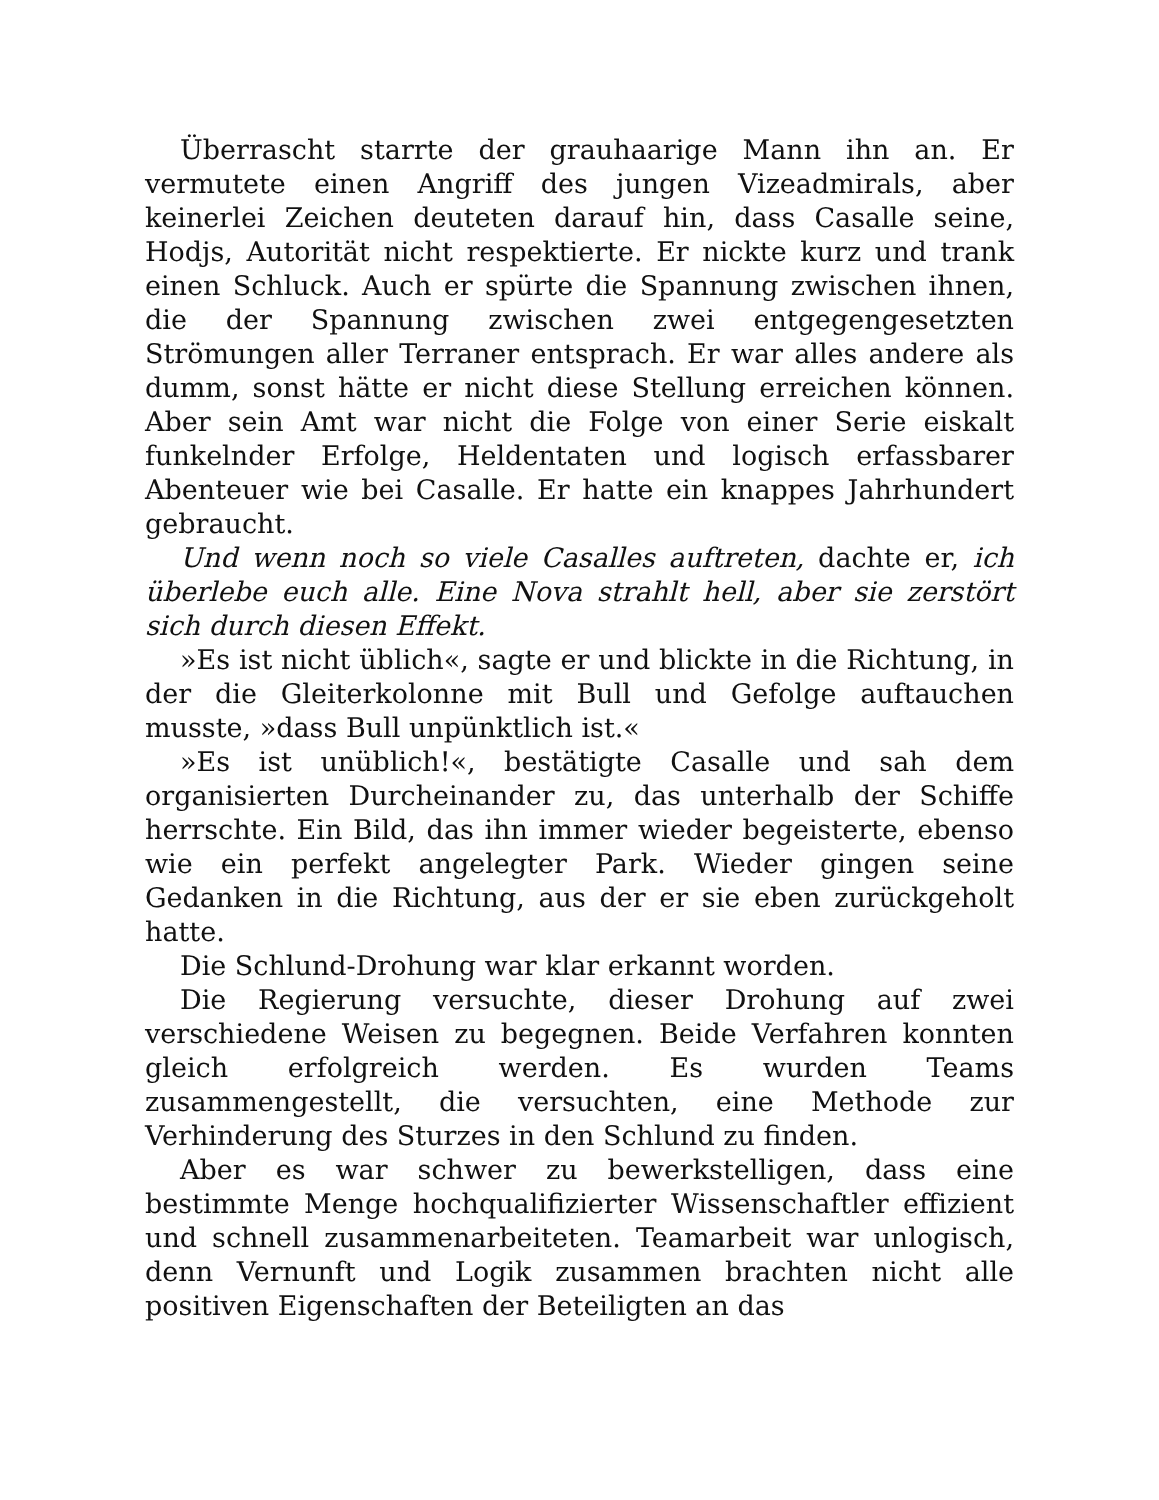Überrascht starrte der grauhaarige Mann ihn an. Er vermutete einen Angriff des jungen Vizeadmirals, aber keinerlei Zeichen deuteten darauf hin, dass Casalle seine, Hodjs, Autorität nicht respektierte. Er nickte kurz und trank einen Schluck. Auch er spürte die Spannung zwischen ihnen, die der Spannung zwischen zwei entgegengesetzten Strömungen aller Terraner entsprach. Er war alles andere als dumm, sonst hätte er nicht diese Stellung erreichen können. Aber sein Amt war nicht die Folge von einer Serie eiskalt funkelnder Erfolge, Heldentaten und logisch erfassbarer Abenteuer wie bei Casalle. Er hatte ein knappes Jahrhundert gebraucht.
Und wenn noch so viele Casalles auftreten, dachte er, ich überlebe euch alle. Eine Nova strahlt hell, aber sie zerstört sich durch diesen Effekt.
»Es ist nicht üblich«, sagte er und blickte in die Richtung, in der die Gleiterkolonne mit Bull und Gefolge auftauchen musste, »dass Bull unpünktlich ist.«
»Es ist unüblich!«, bestätigte Casalle und sah dem organisierten Durcheinander zu, das unterhalb der Schiffe herrschte. Ein Bild, das ihn immer wieder begeisterte, ebenso wie ein perfekt angelegter Park. Wieder gingen seine Gedanken in die Richtung, aus der er sie eben zurückgeholt hatte.
Die Schlund-Drohung war klar erkannt worden.
Die Regierung versuchte, dieser Drohung auf zwei verschiedene Weisen zu begegnen. Beide Verfahren konnten gleich erfolgreich werden. Es wurden Teams zusammengestellt, die versuchten, eine Methode zur Verhinderung des Sturzes in den Schlund zu finden.
Aber es war schwer zu bewerkstelligen, dass eine bestimmte Menge hochqualifizierter Wissenschaftler effizient und schnell zusammenarbeiteten. Teamarbeit war unlogisch, denn Vernunft und Logik zusammen brachten nicht alle positiven Eigenschaften der Beteiligten an das